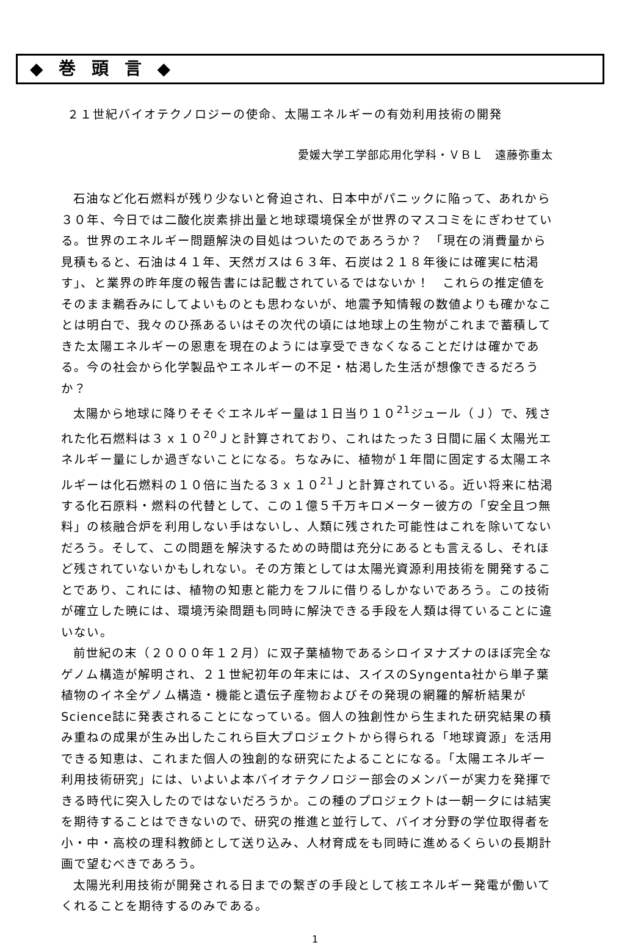◆ 巻 頭 言 ◆
２１世紀バイオテクノロジーの使命、太陽エネルギーの有効利用技術の開発
愛媛大学工学部応用化学科・ＶＢＬ　遠藤弥重太
石油など化石燃料が残り少ないと脅迫され、日本中がパニックに陥って、あれから３０年、今日では二酸化炭素排出量と地球環境保全が世界のマスコミをにぎわせている。世界のエネルギー問題解決の目処はついたのであろうか？　「現在の消費量から見積もると、石油は４１年、天然ガスは６３年、石炭は２１８年後には確実に枯渇す」、と業界の昨年度の報告書には記載されているではないか！　これらの推定値をそのまま鵜呑みにしてよいものとも思わないが、地震予知情報の数値よりも確かなことは明白で、我々のひ孫あるいはその次代の頃には地球上の生物がこれまで蓄積してきた太陽エネルギーの恩恵を現在のようには享受できなくなることだけは確かである。今の社会から化学製品やエネルギーの不足・枯渇した生活が想像できるだろうか？
太陽から地球に降りそそぐエネルギー量は１日当り１０<sup>21</sup>ジュール（Ｊ）で、残された化石燃料は３ｘ１０<sup>20</sup>Ｊと計算されており、これはたった３日間に届く太陽光エネルギー量にしか過ぎないことになる。ちなみに、植物が１年間に固定する太陽エネルギーは化石燃料の１０倍に当たる３ｘ１０<sup>21</sup>Ｊと計算されている。近い将来に枯渇する化石原料・燃料の代替として、この１億５千万キロメーター彼方の「安全且つ無料」の核融合炉を利用しない手はないし、人類に残された可能性はこれを除いてないだろう。そして、この問題を解決するための時間は充分にあるとも言えるし、それほど残されていないかもしれない。その方策としては太陽光資源利用技術を開発することであり、これには、植物の知恵と能力をフルに借りるしかないであろう。この技術が確立した暁には、環境汚染問題も同時に解決できる手段を人類は得ていることに違いない。
前世紀の末（２０００年１２月）に双子葉植物であるシロイヌナズナのほぼ完全なゲノム構造が解明され、２１世紀初年の年末には、スイスのSyngenta社から単子葉植物のイネ全ゲノム構造・機能と遺伝子産物およびその発現の網羅的解析結果がScience誌に発表されることになっている。個人の独創性から生まれた研究結果の積み重ねの成果が生み出したこれら巨大プロジェクトから得られる「地球資源」を活用できる知恵は、これまた個人の独創的な研究にたよることになる。「太陽エネルギー利用技術研究」には、いよいよ本バイオテクノロジー部会のメンバーが実力を発揮できる時代に突入したのではないだろうか。この種のプロジェクトは一朝一夕には結実を期待することはできないので、研究の推進と並行して、バイオ分野の学位取得者を小・中・高校の理科教師として送り込み、人材育成をも同時に進めるくらいの長期計画で望むべきであろう。
太陽光利用技術が開発される日までの繋ぎの手段として核エネルギー発電が働いてくれることを期待するのみである。
1